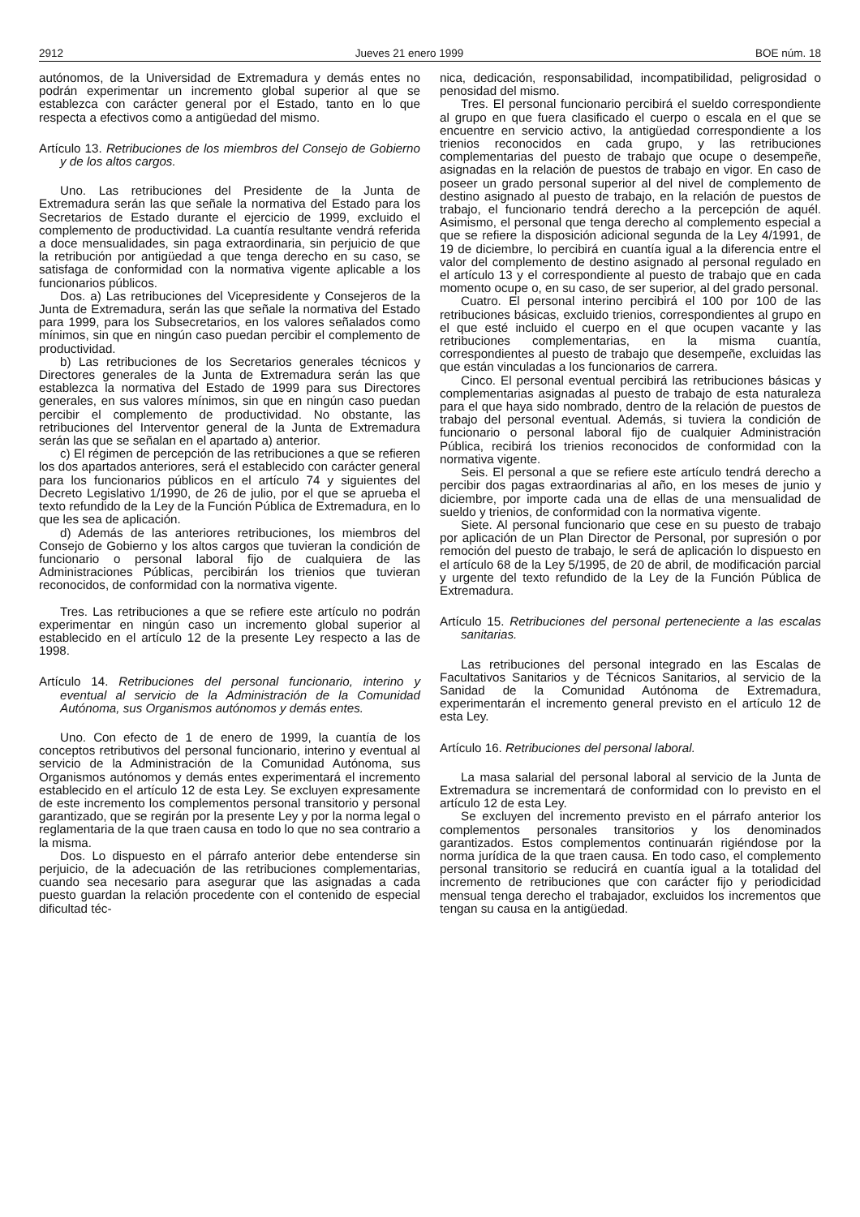2912 Jueves 21 enero 1999 BOE núm. 18
autónomos, de la Universidad de Extremadura y demás entes no podrán experimentar un incremento global superior al que se establezca con carácter general por el Estado, tanto en lo que respecta a efectivos como a antigüedad del mismo.
Artículo 13. Retribuciones de los miembros del Consejo de Gobierno y de los altos cargos.
Uno. Las retribuciones del Presidente de la Junta de Extremadura serán las que señale la normativa del Estado para los Secretarios de Estado durante el ejercicio de 1999, excluido el complemento de productividad. La cuantía resultante vendrá referida a doce mensualidades, sin paga extraordinaria, sin perjuicio de que la retribución por antigüedad a que tenga derecho en su caso, se satisfaga de conformidad con la normativa vigente aplicable a los funcionarios públicos.
Dos. a) Las retribuciones del Vicepresidente y Consejeros de la Junta de Extremadura, serán las que señale la normativa del Estado para 1999, para los Subsecretarios, en los valores señalados como mínimos, sin que en ningún caso puedan percibir el complemento de productividad.
b) Las retribuciones de los Secretarios generales técnicos y Directores generales de la Junta de Extremadura serán las que establezca la normativa del Estado de 1999 para sus Directores generales, en sus valores mínimos, sin que en ningún caso puedan percibir el complemento de productividad. No obstante, las retribuciones del Interventor general de la Junta de Extremadura serán las que se señalan en el apartado a) anterior.
c) El régimen de percepción de las retribuciones a que se refieren los dos apartados anteriores, será el establecido con carácter general para los funcionarios públicos en el artículo 74 y siguientes del Decreto Legislativo 1/1990, de 26 de julio, por el que se aprueba el texto refundido de la Ley de la Función Pública de Extremadura, en lo que les sea de aplicación.
d) Además de las anteriores retribuciones, los miembros del Consejo de Gobierno y los altos cargos que tuvieran la condición de funcionario o personal laboral fijo de cualquiera de las Administraciones Públicas, percibirán los trienios que tuvieran reconocidos, de conformidad con la normativa vigente.
Tres. Las retribuciones a que se refiere este artículo no podrán experimentar en ningún caso un incremento global superior al establecido en el artículo 12 de la presente Ley respecto a las de 1998.
Artículo 14. Retribuciones del personal funcionario, interino y eventual al servicio de la Administración de la Comunidad Autónoma, sus Organismos autónomos y demás entes.
Uno. Con efecto de 1 de enero de 1999, la cuantía de los conceptos retributivos del personal funcionario, interino y eventual al servicio de la Administración de la Comunidad Autónoma, sus Organismos autónomos y demás entes experimentará el incremento establecido en el artículo 12 de esta Ley. Se excluyen expresamente de este incremento los complementos personal transitorio y personal garantizado, que se regirán por la presente Ley y por la norma legal o reglamentaria de la que traen causa en todo lo que no sea contrario a la misma.
Dos. Lo dispuesto en el párrafo anterior debe entenderse sin perjuicio, de la adecuación de las retribuciones complementarias, cuando sea necesario para asegurar que las asignadas a cada puesto guardan la relación procedente con el contenido de especial dificultad téc-
nica, dedicación, responsabilidad, incompatibilidad, peligrosidad o penosidad del mismo.
Tres. El personal funcionario percibirá el sueldo correspondiente al grupo en que fuera clasificado el cuerpo o escala en el que se encuentre en servicio activo, la antigüedad correspondiente a los trienios reconocidos en cada grupo, y las retribuciones complementarias del puesto de trabajo que ocupe o desempeñe, asignadas en la relación de puestos de trabajo en vigor. En caso de poseer un grado personal superior al del nivel de complemento de destino asignado al puesto de trabajo, en la relación de puestos de trabajo, el funcionario tendrá derecho a la percepción de aquél. Asimismo, el personal que tenga derecho al complemento especial a que se refiere la disposición adicional segunda de la Ley 4/1991, de 19 de diciembre, lo percibirá en cuantía igual a la diferencia entre el valor del complemento de destino asignado al personal regulado en el artículo 13 y el correspondiente al puesto de trabajo que en cada momento ocupe o, en su caso, de ser superior, al del grado personal.
Cuatro. El personal interino percibirá el 100 por 100 de las retribuciones básicas, excluido trienios, correspondientes al grupo en el que esté incluido el cuerpo en el que ocupen vacante y las retribuciones complementarias, en la misma cuantía, correspondientes al puesto de trabajo que desempeñe, excluidas las que están vinculadas a los funcionarios de carrera.
Cinco. El personal eventual percibirá las retribuciones básicas y complementarias asignadas al puesto de trabajo de esta naturaleza para el que haya sido nombrado, dentro de la relación de puestos de trabajo del personal eventual. Además, si tuviera la condición de funcionario o personal laboral fijo de cualquier Administración Pública, recibirá los trienios reconocidos de conformidad con la normativa vigente.
Seis. El personal a que se refiere este artículo tendrá derecho a percibir dos pagas extraordinarias al año, en los meses de junio y diciembre, por importe cada una de ellas de una mensualidad de sueldo y trienios, de conformidad con la normativa vigente.
Siete. Al personal funcionario que cese en su puesto de trabajo por aplicación de un Plan Director de Personal, por supresión o por remoción del puesto de trabajo, le será de aplicación lo dispuesto en el artículo 68 de la Ley 5/1995, de 20 de abril, de modificación parcial y urgente del texto refundido de la Ley de la Función Pública de Extremadura.
Artículo 15. Retribuciones del personal perteneciente a las escalas sanitarias.
Las retribuciones del personal integrado en las Escalas de Facultativos Sanitarios y de Técnicos Sanitarios, al servicio de la Sanidad de la Comunidad Autónoma de Extremadura, experimentarán el incremento general previsto en el artículo 12 de esta Ley.
Artículo 16. Retribuciones del personal laboral.
La masa salarial del personal laboral al servicio de la Junta de Extremadura se incrementará de conformidad con lo previsto en el artículo 12 de esta Ley.
Se excluyen del incremento previsto en el párrafo anterior los complementos personales transitorios y los denominados garantizados. Estos complementos continuarán rigiéndose por la norma jurídica de la que traen causa. En todo caso, el complemento personal transitorio se reducirá en cuantía igual a la totalidad del incremento de retribuciones que con carácter fijo y periodicidad mensual tenga derecho el trabajador, excluidos los incrementos que tengan su causa en la antigüedad.